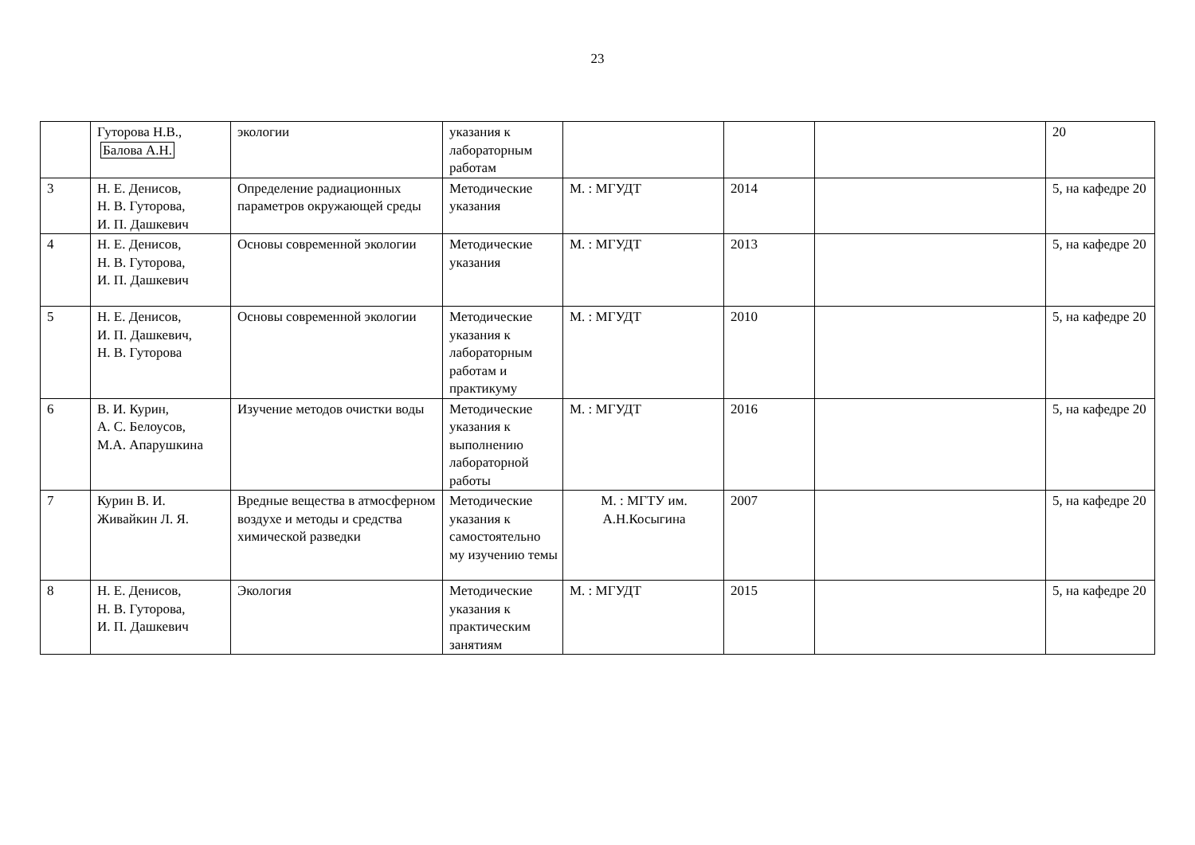23
| | Гуторова Н.В., Балова А.Н. | экологии | указания к лабораторным работам | | | | 20 |
| 3 | Н. Е. Денисов, Н. В. Гуторова, И. П. Дашкевич | Определение радиационных параметров окружающей среды | Методические указания | М. : МГУДТ | 2014 | | 5, на кафедре 20 |
| 4 | Н. Е. Денисов, Н. В. Гуторова, И. П. Дашкевич | Основы современной экологии | Методические указания | М. : МГУДТ | 2013 | | 5, на кафедре 20 |
| 5 | Н. Е. Денисов, И. П. Дашкевич, Н. В. Гуторова | Основы современной экологии | Методические указания к лабораторным работам и практикуму | М. : МГУДТ | 2010 | | 5, на кафедре 20 |
| 6 | В. И. Курин, А. С. Белоусов, М.А. Апарушкина | Изучение методов очистки воды | Методические указания к выполнению лабораторной работы | М. : МГУДТ | 2016 | | 5, на кафедре 20 |
| 7 | Курин В. И. Живайкин Л. Я. | Вредные вещества в атмосферном воздухе и методы и средства химической разведки | Методические указания к самостоятельно му изучению темы | М. : МГТУ им. А.Н.Косыгина | 2007 | | 5, на кафедре 20 |
| 8 | Н. Е. Денисов, Н. В. Гуторова, И. П. Дашкевич | Экология | Методические указания к практическим занятиям | М. : МГУДТ | 2015 | | 5, на кафедре 20 |